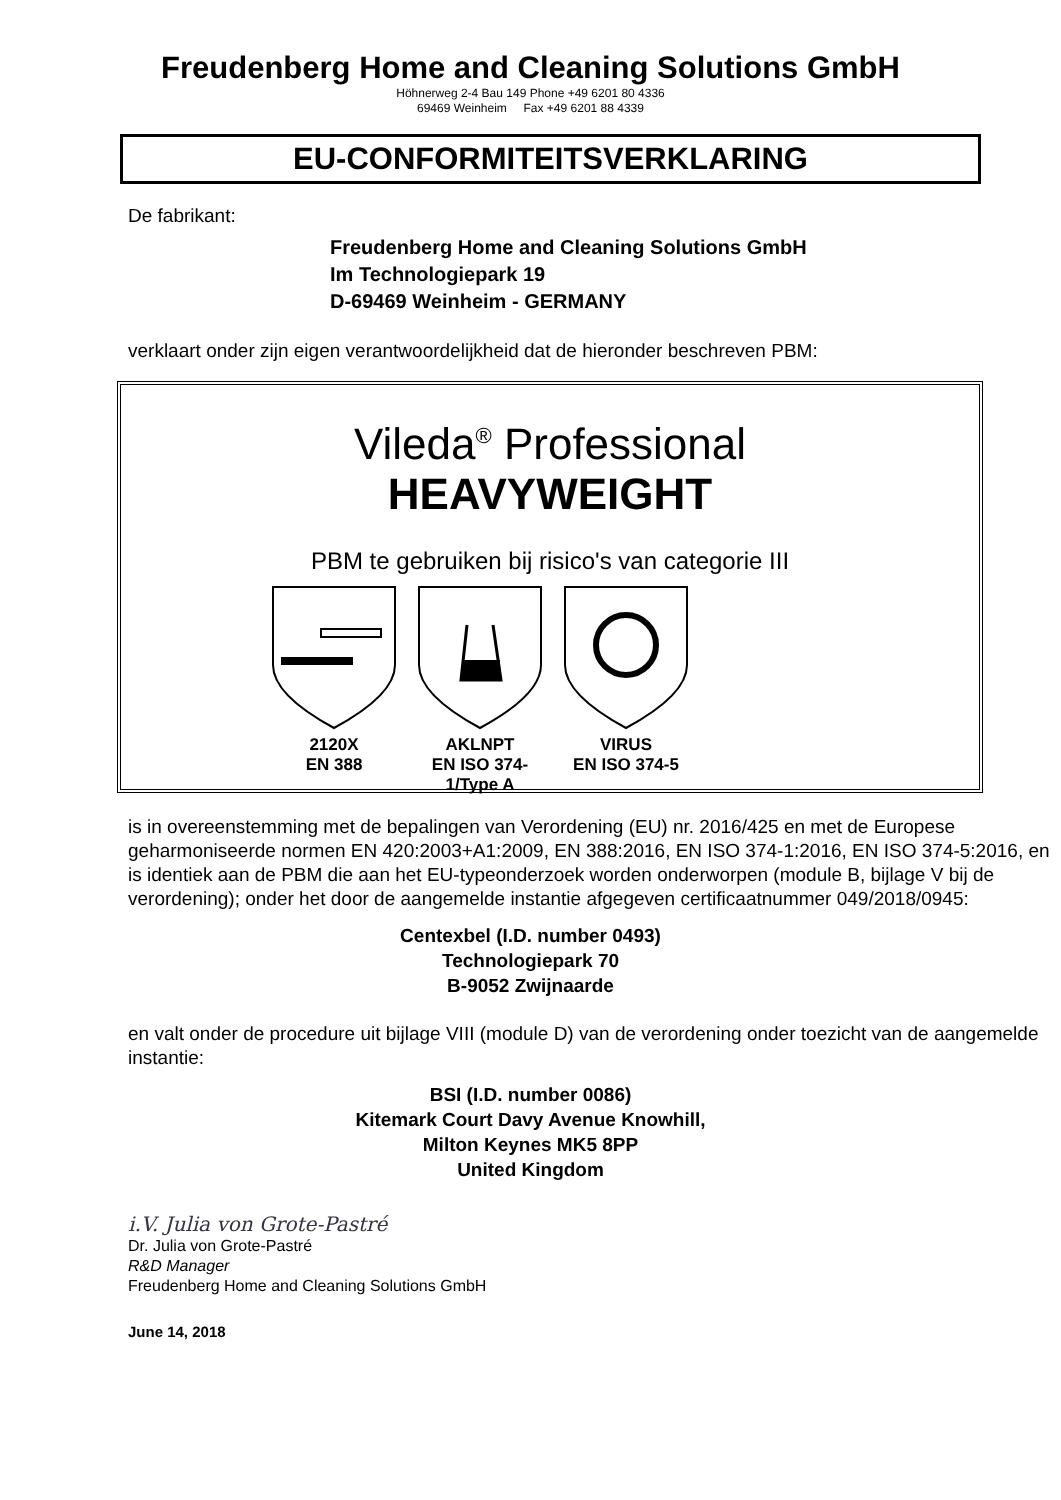Freudenberg Home and Cleaning Solutions GmbH
Höhnerweg 2-4 Bau 149 Phone +49 6201 80 4336
69469 Weinheim Fax +49 6201 88 4339
EU-CONFORMITEITSVERKLARING
De fabrikant:
Freudenberg Home and Cleaning Solutions GmbH
Im Technologiepark 19
D-69469 Weinheim - GERMANY
verklaart onder zijn eigen verantwoordelijkheid dat de hieronder beschreven PBM:
Vileda<sup>®</sup> Professional
HEAVYWEIGHT
PBM te gebruiken bij risico's van categorie III
2120X
EN 388
AKLNPT
EN ISO 374-1/Type A
VIRUS
EN ISO 374-5
is in overeenstemming met de bepalingen van Verordening (EU) nr. 2016/425 en met de Europese geharmoniseerde normen EN 420:2003+A1:2009, EN 388:2016, EN ISO 374-1:2016, EN ISO 374-5:2016, en is identiek aan de PBM die aan het EU-typeonderzoek worden onderworpen (module B, bijlage V bij de verordening); onder het door de aangemelde instantie afgegeven certificaatnummer 049/2018/0945:
Centexbel (I.D. number 0493)
Technologiepark 70
B-9052 Zwijnaarde
en valt onder de procedure uit bijlage VIII (module D) van de verordening onder toezicht van de aangemelde instantie:
BSI (I.D. number 0086)
Kitemark Court Davy Avenue Knowhill,
Milton Keynes MK5 8PP
United Kingdom
i.V. Julia von Grote-Pastré
Dr. Julia von Grote-Pastré
R&D Manager
Freudenberg Home and Cleaning Solutions GmbH
June 14, 2018